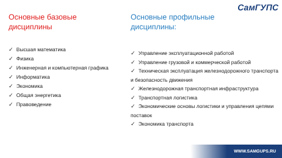СамГУПС
Основные базовые
дисциплины
✓ Высшая математика
✓ Физика
✓ Инженерная и компьютерная графика
✓ Информатика
✓ Экономика
✓ Общая энергетика
✓ Правоведение
Основные профильные
дисциплины:
✓ Управление эксплуатационной работой
✓ Управление грузовой и коммерческой работой
✓ Техническая эксплуатация железнодорожного транспорта и безопасность движения
✓ Железнодорожная транспортная инфраструктура
✓ Транспортная логистика
✓ Экономические основы логистики и управления цепями поставок
✓ Экономика транспорта
WWW.SAMGUPS.RU